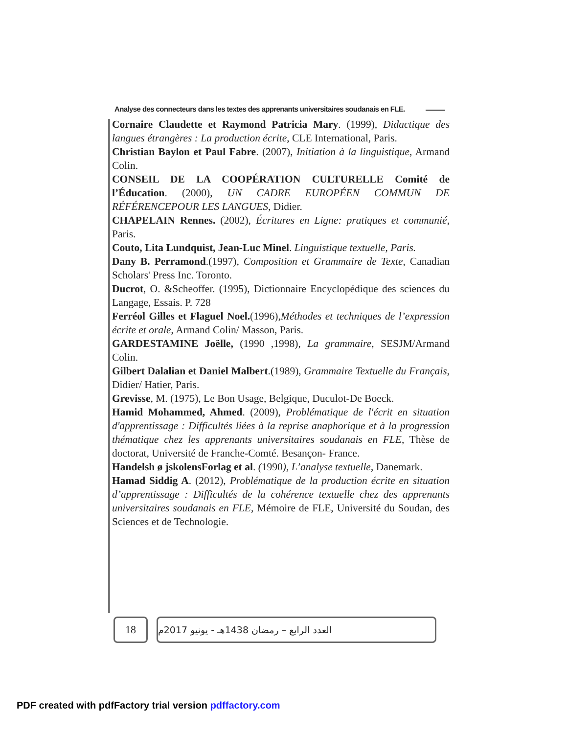Analyse des connecteurs dans les textes des apprenants universitaires soudanais en FLE.
Cornaire Claudette et Raymond Patricia Mary. (1999), Didactique des langues étrangères : La production écrite, CLE International, Paris.
Christian Baylon et Paul Fabre. (2007), Initiation à la linguistique, Armand Colin.
CONSEIL DE LA COOPÉRATION CULTURELLE Comité de l’Éducation. (2000), UN CADRE EUROPÉEN COMMUN DE RÉFÉRENCEPOUR LES LANGUES, Didier.
CHAPELAIN Rennes. (2002), Écritures en Ligne: pratiques et communié, Paris.
Couto, Lita Lundquist, Jean-Luc Minel. Linguistique textuelle, Paris.
Dany B. Perramond.(1997), Composition et Grammaire de Texte, Canadian Scholars' Press Inc. Toronto.
Ducrot, O. &Scheoffer. (1995), Dictionnaire Encyclopédique des sciences du Langage, Essais. P. 728
Ferréol Gilles et Flaguel Noel.(1996),Méthodes et techniques de l’expression écrite et orale, Armand Colin/ Masson, Paris.
GARDESTAMINE Joëlle, (1990 ,1998), La grammaire, SESJM/Armand Colin.
Gilbert Dalalian et Daniel Malbert.(1989), Grammaire Textuelle du Français, Didier/ Hatier, Paris.
Grevisse, M. (1975), Le Bon Usage, Belgique, Duculot-De Boeck.
Hamid Mohammed, Ahmed. (2009), Problématique de l'écrit en situation d'apprentissage : Difficultés liées à la reprise anaphorique et à la progression thématique chez les apprenants universitaires soudanais en FLE, Thèse de doctorat, Université de Franche-Comté. Besançon- France.
Handelsh ø jskolensForlag et al. (1990), L’analyse textuelle, Danemark.
Hamad Siddig A. (2012), Problématique de la production écrite en situation d’apprentissage : Difficultés de la cohérence textuelle chez des apprenants universitaires soudanais en FLE, Mémoire de FLE, Université du Soudan, des Sciences et de Technologie.
18
العدد الرابع – رمضان 1438هـ - يونيو 2017م
PDF created with pdfFactory trial version pdffactory.com